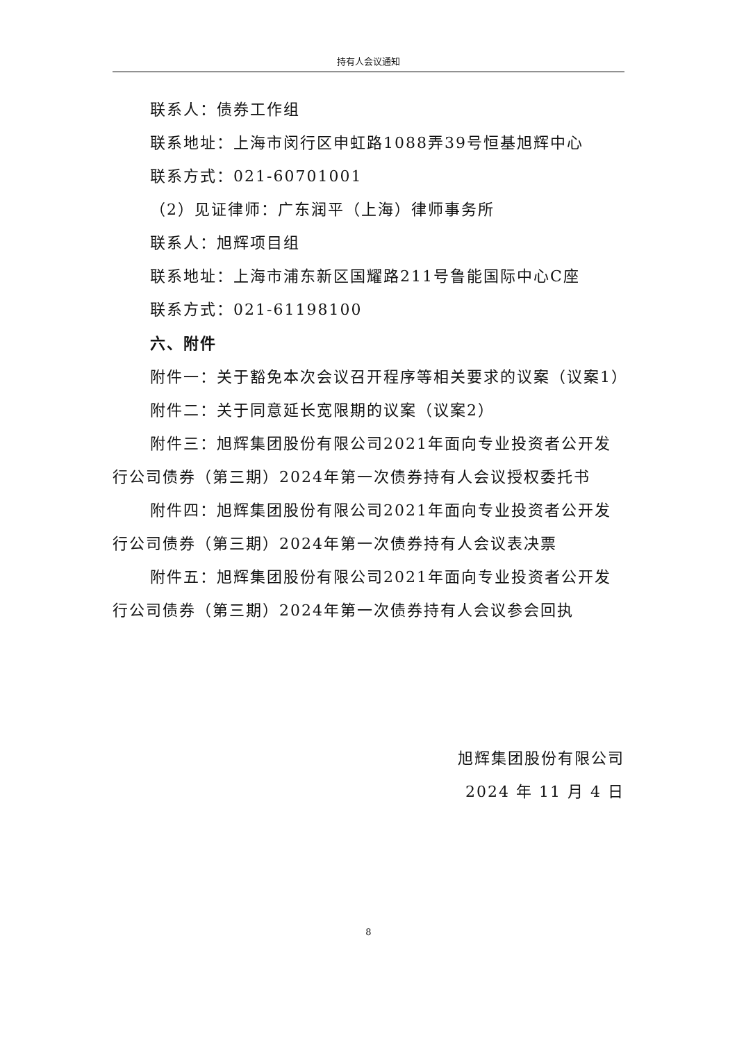持有人会议通知
联系人：债券工作组
联系地址：上海市闵行区申虹路1088弄39号恒基旭辉中心
联系方式：021-60701001
（2）见证律师：广东润平（上海）律师事务所
联系人：旭辉项目组
联系地址：上海市浦东新区国耀路211号鲁能国际中心C座
联系方式：021-61198100
六、附件
附件一：关于豁免本次会议召开程序等相关要求的议案（议案1）
附件二：关于同意延长宽限期的议案（议案2）
附件三：旭辉集团股份有限公司2021年面向专业投资者公开发行公司债券（第三期）2024年第一次债券持有人会议授权委托书
附件四：旭辉集团股份有限公司2021年面向专业投资者公开发行公司债券（第三期）2024年第一次债券持有人会议表决票
附件五：旭辉集团股份有限公司2021年面向专业投资者公开发行公司债券（第三期）2024年第一次债券持有人会议参会回执
旭辉集团股份有限公司
2024 年 11 月 4 日
8